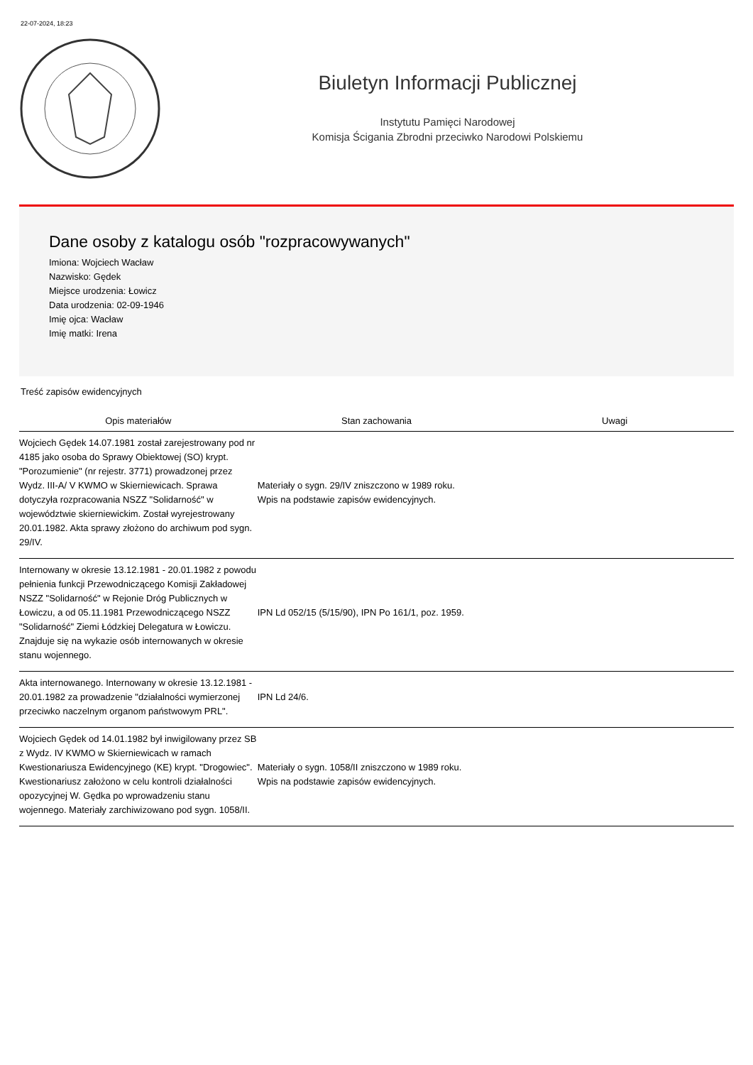22-07-2024, 18:23
Biuletyn Informacji Publicznej
Instytutu Pamięci Narodowej
Komisja Ścigania Zbrodni przeciwko Narodowi Polskiemu
Dane osoby z katalogu osób "rozpracowywanych"
Imiona: Wojciech Wacław
Nazwisko: Gędek
Miejsce urodzenia: Łowicz
Data urodzenia: 02-09-1946
Imię ojca: Wacław
Imię matki: Irena
Treść zapisów ewidencyjnych
| Opis materiałów | Stan zachowania | Uwagi |
| --- | --- | --- |
| Wojciech Gędek 14.07.1981 został zarejestrowany pod nr 4185 jako osoba do Sprawy Obiektowej (SO) krypt. "Porozumienie" (nr rejestr. 3771) prowadzonej przez Wydz. III-A/ V KWMO w Skierniewicach. Sprawa dotyczyła rozpracowania NSZZ "Solidarność" w województwie skierniewickim. Został wyrejestrowany 20.01.1982. Akta sprawy złożono do archiwum pod sygn. 29/IV. | Materiały o sygn. 29/IV zniszczono w 1989 roku. Wpis na podstawie zapisów ewidencyjnych. | |
| Internowany w okresie 13.12.1981 - 20.01.1982 z powodu pełnienia funkcji Przewodniczącego Komisji Zakładowej NSZZ "Solidarność" w Rejonie Dróg Publicznych w Łowiczu, a od 05.11.1981 Przewodniczącego NSZZ "Solidarność" Ziemi Łódzkiej Delegatura w Łowiczu. Znajduje się na wykazie osób internowanych w okresie stanu wojennego. | IPN Ld 052/15 (5/15/90), IPN Po 161/1, poz. 1959. | |
| Akta internowanego. Internowany w okresie 13.12.1981 - 20.01.1982 za prowadzenie "działalności wymierzonej przeciwko naczelnym organom państwowym PRL". | IPN Ld 24/6. | |
| Wojciech Gędek od 14.01.1982 był inwigilowany przez SB z Wydz. IV KWMO w Skierniewicach w ramach Kwestionariusza Ewidencyjnego (KE) krypt. "Drogowiec". Kwestionariusz założono w celu kontroli działalności opozycyjnej W. Gędka po wprowadzeniu stanu wojennego. Materiały zarchiwizowano pod sygn. 1058/II. | Materiały o sygn. 1058/II zniszczono w 1989 roku. Wpis na podstawie zapisów ewidencyjnych. | |